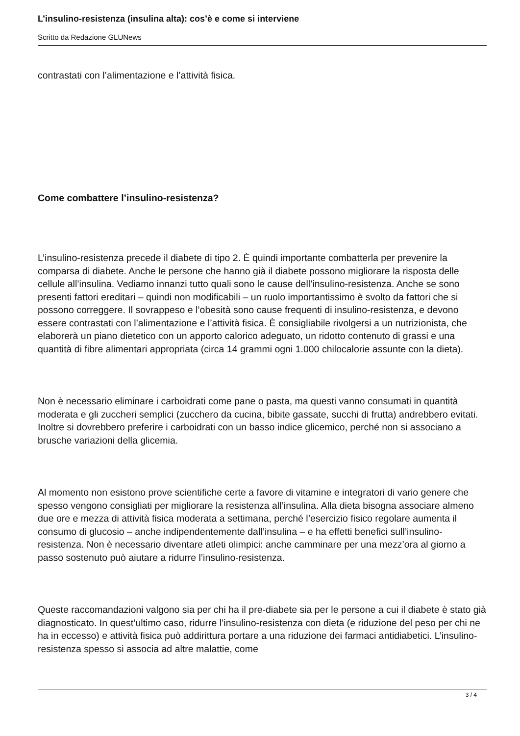L’insulino-resistenza (insulina alta): cos’è e come si interviene
Scritto da Redazione GLUNews
contrastati con l’alimentazione e l’attività fisica.
Come combattere l’insulino-resistenza?
L’insulino-resistenza precede il diabete di tipo 2. È quindi importante combatterla per prevenire la comparsa di diabete. Anche le persone che hanno già il diabete possono migliorare la risposta delle cellule all’insulina. Vediamo innanzi tutto quali sono le cause dell’insulino-resistenza. Anche se sono presenti fattori ereditari – quindi non modificabili – un ruolo importantissimo è svolto da fattori che si possono correggere. Il sovrappeso e l’obesità sono cause frequenti di insulino-resistenza, e devono essere contrastati con l’alimentazione e l’attività fisica. È consigliabile rivolgersi a un nutrizionista, che elaborerà un piano dietetico con un apporto calorico adeguato, un ridotto contenuto di grassi e una quantità di fibre alimentari appropriata (circa 14 grammi ogni 1.000 chilocalorie assunte con la dieta).
Non è necessario eliminare i carboidrati come pane o pasta, ma questi vanno consumati in quantità moderata e gli zuccheri semplici (zucchero da cucina, bibite gassate, succhi di frutta) andrebbero evitati. Inoltre si dovrebbero preferire i carboidrati con un basso indice glicemico, perché non si associano a brusche variazioni della glicemia.
Al momento non esistono prove scientifiche certe a favore di vitamine e integratori di vario genere che spesso vengono consigliati per migliorare la resistenza all’insulina. Alla dieta bisogna associare almeno due ore e mezza di attività fisica moderata a settimana, perché l’esercizio fisico regolare aumenta il consumo di glucosio – anche indipendentemente dall’insulina – e ha effetti benefici sull’insulino-resistenza. Non è necessario diventare atleti olimpici: anche camminare per una mezz’ora al giorno a passo sostenuto può aiutare a ridurre l’insulino-resistenza.
Queste raccomandazioni valgono sia per chi ha il pre-diabete sia per le persone a cui il diabete è stato già diagnosticato. In quest’ultimo caso, ridurre l’insulino-resistenza con dieta (e riduzione del peso per chi ne ha in eccesso) e attività fisica può addirittura portare a una riduzione dei farmaci antidiabetici. L’insulino-resistenza spesso si associa ad altre malattie, come
3 / 4